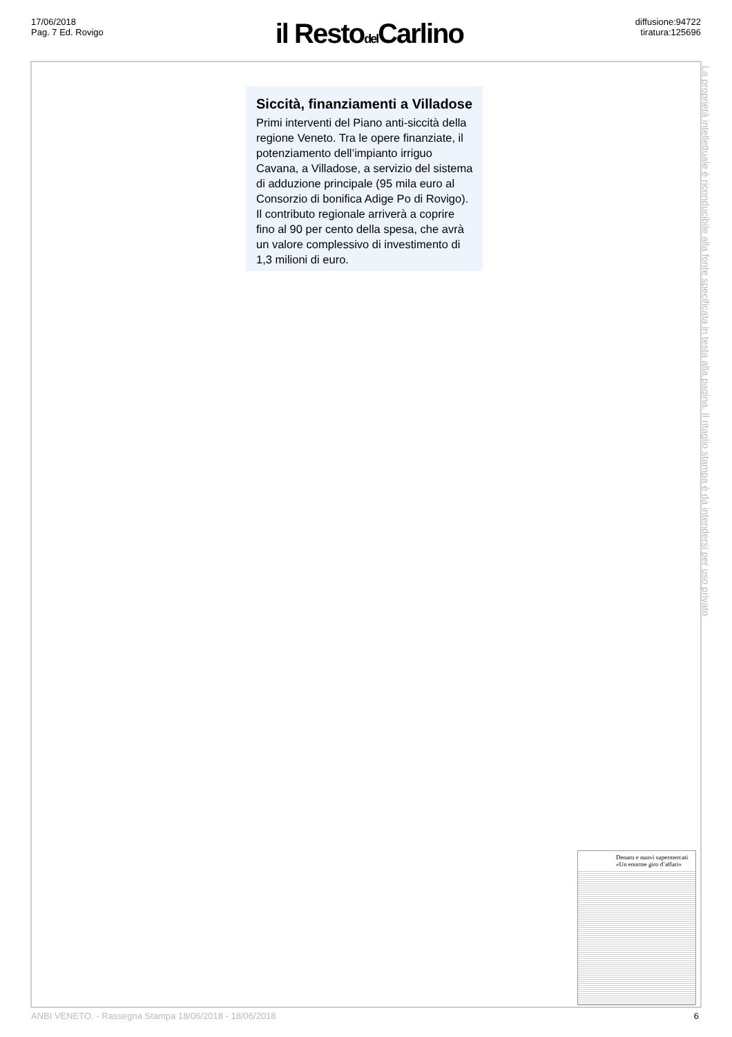17/06/2018
Pag. 7 Ed. Rovigo
il Restodel Carlino
diffusione:94722
tiratura:125696
Siccità, finanziamenti a Villadose
Primi interventi del Piano anti-siccità della regione Veneto. Tra le opere finanziate, il potenziamento dell’impianto irriguo Cavana, a Villadose, a servizio del sistema di adduzione principale (95 mila euro al Consorzio di bonifica Adige Po di Rovigo). Il contributo regionale arriverà a coprire fino al 90 per cento della spesa, che avrà un valore complessivo di investimento di 1,3 milioni di euro.
Denaro e nuovi supermercati «Un enorme giro d’affari»
La proprietà intellettuale è riconducibile alla fonte specificata in testa alla pagina. Il ritaglio stampa è da intendersi per uso privato
ANBI VENETO. - Rassegna Stampa 18/06/2018 - 18/06/2018 6